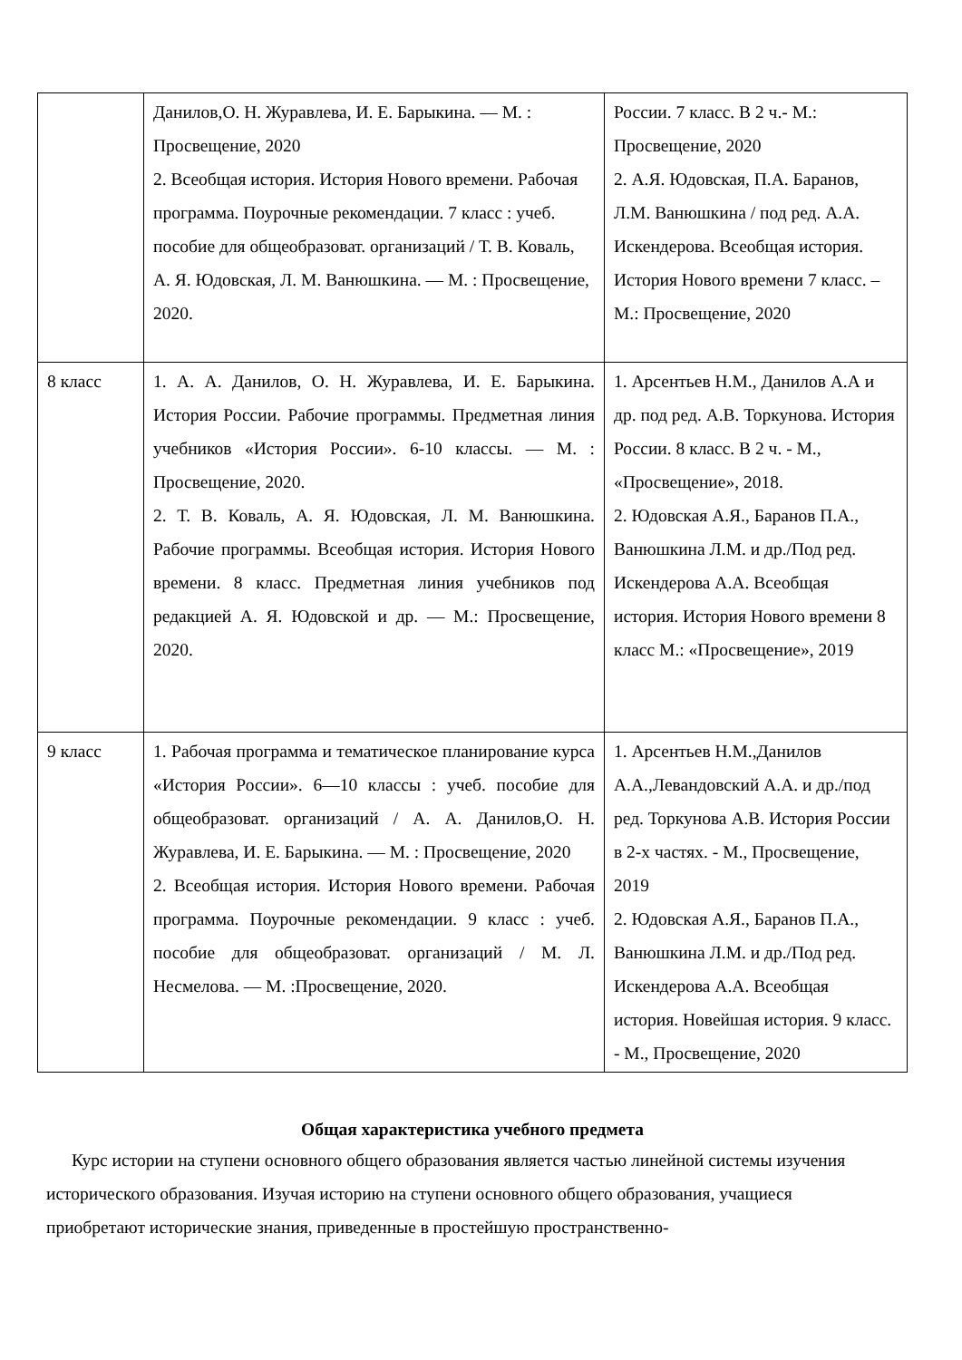| | Данилов,О. Н. Журавлева, И. Е. Барыкина. — М. : Просвещение, 2020 2. Всеобщая история. История Нового времени. Рабочая программа. Поурочные рекомендации. 7 класс : учеб. пособие для общеобразоват. организаций / Т. В. Коваль, А. Я. Юдовская, Л. М. Ванюшкина. — М. : Просвещение, 2020. | России. 7 класс. В 2 ч.- М.: Просвещение, 2020 2. А.Я. Юдовская, П.А. Баранов, Л.М. Ванюшкина / под ред. А.А. Искендерова. Всеобщая история. История Нового времени 7 класс. – М.: Просвещение, 2020 |
| 8 класс | 1. А. А. Данилов, О. Н. Журавлева, И. Е. Барыкина. История России. Рабочие программы. Предметная линия учебников «История России». 6-10 классы. — М. : Просвещение, 2020. 2. Т. В. Коваль, А. Я. Юдовская, Л. М. Ванюшкина. Рабочие программы. Всеобщая история. История Нового времени. 8 класс. Предметная линия учебников под редакцией А. Я. Юдовской и др. — М.: Просвещение, 2020. | 1. Арсентьев Н.М., Данилов А.А и др. под ред. А.В. Торкунова. История России. 8 класс. В 2 ч. - М., «Просвещение», 2018. 2. Юдовская А.Я., Баранов П.А., Ванюшкина Л.М. и др./Под ред. Искендерова А.А. Всеобщая история. История Нового времени 8 класс М.: «Просвещение», 2019 |
| 9 класс | 1. Рабочая программа и тематическое планирование курса «История России». 6—10 классы : учеб. пособие для общеобразоват. организаций / А. А. Данилов,О. Н. Журавлева, И. Е. Барыкина. — М. : Просвещение, 2020 2. Всеобщая история. История Нового времени. Рабочая программа. Поурочные рекомендации. 9 класс : учеб. пособие для общеобразоват. организаций / М. Л. Несмелова. — М. :Просвещение, 2020. | 1. Арсентьев Н.М.,Данилов А.А.,Левандовский А.А. и др./под ред. Торкунова А.В. История России в 2-х частях. - М., Просвещение, 2019 2. Юдовская А.Я., Баранов П.А., Ванюшкина Л.М. и др./Под ред. Искендерова А.А. Всеобщая история. Новейшая история. 9 класс. - М., Просвещение, 2020 |
Общая характеристика учебного предмета
Курс истории на ступени основного общего образования является частью линейной системы изучения исторического образования. Изучая историю на ступени основного общего образования, учащиеся приобретают исторические знания, приведенные в простейшую пространственно-